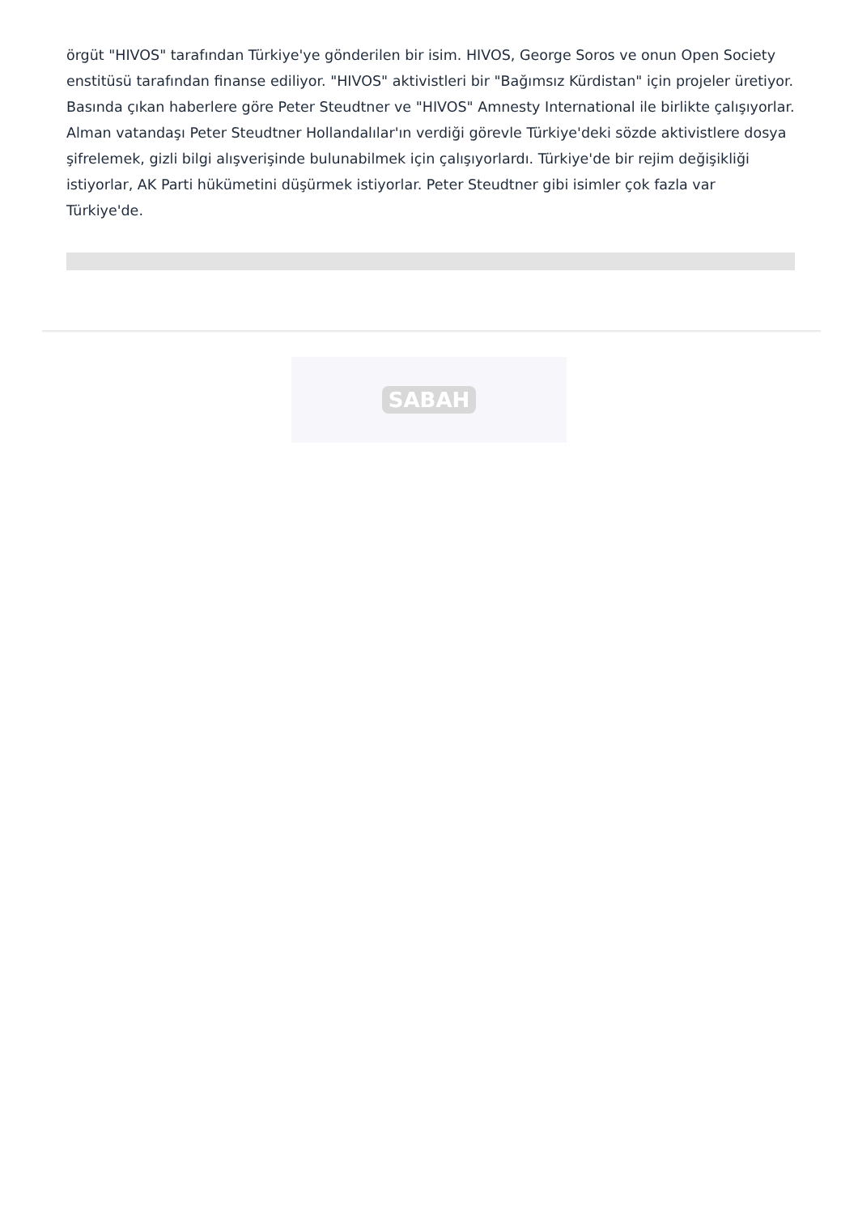örgüt "HIVOS" tarafından Türkiye'ye gönderilen bir isim. HIVOS, George Soros ve onun Open Society enstitüsü tarafından finanse ediliyor. "HIVOS" aktivistleri bir "Bağımsız Kürdistan" için projeler üretiyor. Basında çıkan haberlere göre Peter Steudtner ve "HIVOS" Amnesty International ile birlikte çalışıyorlar. Alman vatandaşı Peter Steudtner Hollandalılar'ın verdiği görevle Türkiye'deki sözde aktivistlere dosya şifrelemek, gizli bilgi alışverişinde bulunabilmek için çalışıyorlardı. Türkiye'de bir rejim değişikliği istiyorlar, AK Parti hükümetini düşürmek istiyorlar. Peter Steudtner gibi isimler çok fazla var Türkiye'de.
SABAH